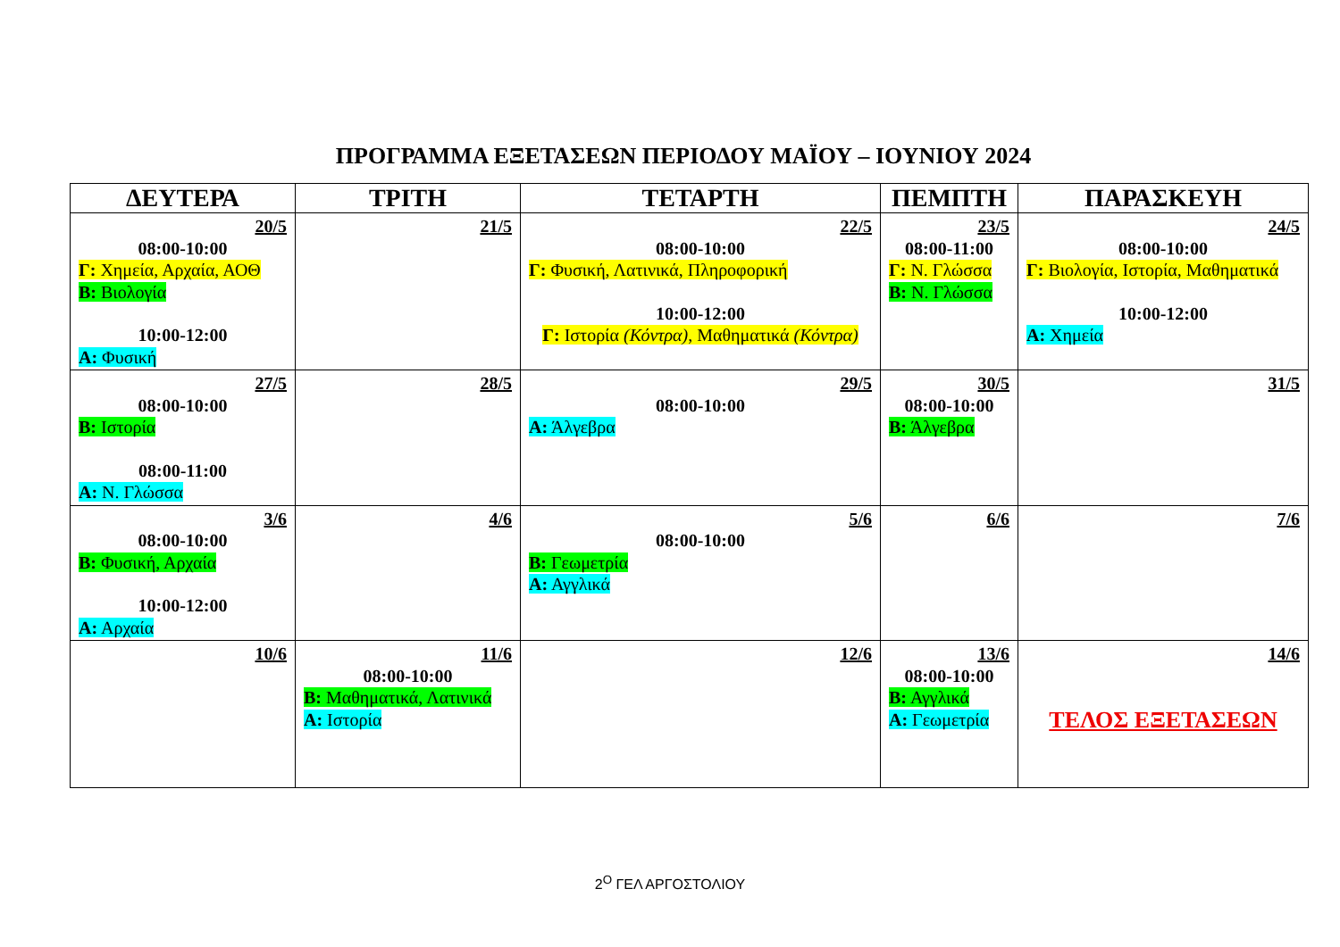ΠΡΟΓΡΑΜΜΑ ΕΞΕΤΑΣΕΩΝ ΠΕΡΙΟΔΟΥ ΜΑΪΟΥ – ΙΟΥΝΙΟΥ 2024
| ΔΕΥΤΕΡΑ | ΤΡΙΤΗ | ΤΕΤΑΡΤΗ | ΠΕΜΠΤΗ | ΠΑΡΑΣΚΕΥΗ |
| --- | --- | --- | --- | --- |
| 20/5 08:00-10:00 Γ: Χημεία, Αρχαία, ΑΟΘ Β: Βιολογία 10:00-12:00 Α: Φυσική | 21/5 | 22/5 08:00-10:00 Γ: Φυσική, Λατινικά, Πληροφορική 10:00-12:00 Γ: Ιστορία (Κόντρα) , Μαθηματικά (Κόντρα) | 23/5 08:00-11:00 Γ: Ν. Γλώσσα Β: Ν. Γλώσσα | 24/5 08:00-10:00 Γ: Βιολογία, Ιστορία, Μαθηματικά 10:00-12:00 Α: Χημεία |
| 27/5 08:00-10:00 Β: Ιστορία 08:00-11:00 Α: Ν. Γλώσσα | 28/5 | 29/5 08:00-10:00 Α: Άλγεβρα | 30/5 08:00-10:00 Β: Άλγεβρα | 31/5 |
| 3/6 08:00-10:00 Β: Φυσική, Αρχαία 10:00-12:00 Α: Αρχαία | 4/6 | 5/6 08:00-10:00 Β: Γεωμετρία Α: Αγγλικά | 6/6 | 7/6 |
| 10/6 | 11/6 08:00-10:00 Β: Μαθηματικά, Λατινικά Α: Ιστορία | 12/6 | 13/6 08:00-10:00 Β: Αγγλικά Α: Γεωμετρία | 14/6 ΤΕΛΟΣ ΕΞΕΤΑΣΕΩΝ |
2<sup>Ο</sup> ΓΕΛ ΑΡΓΟΣΤΟΛΙΟΥ